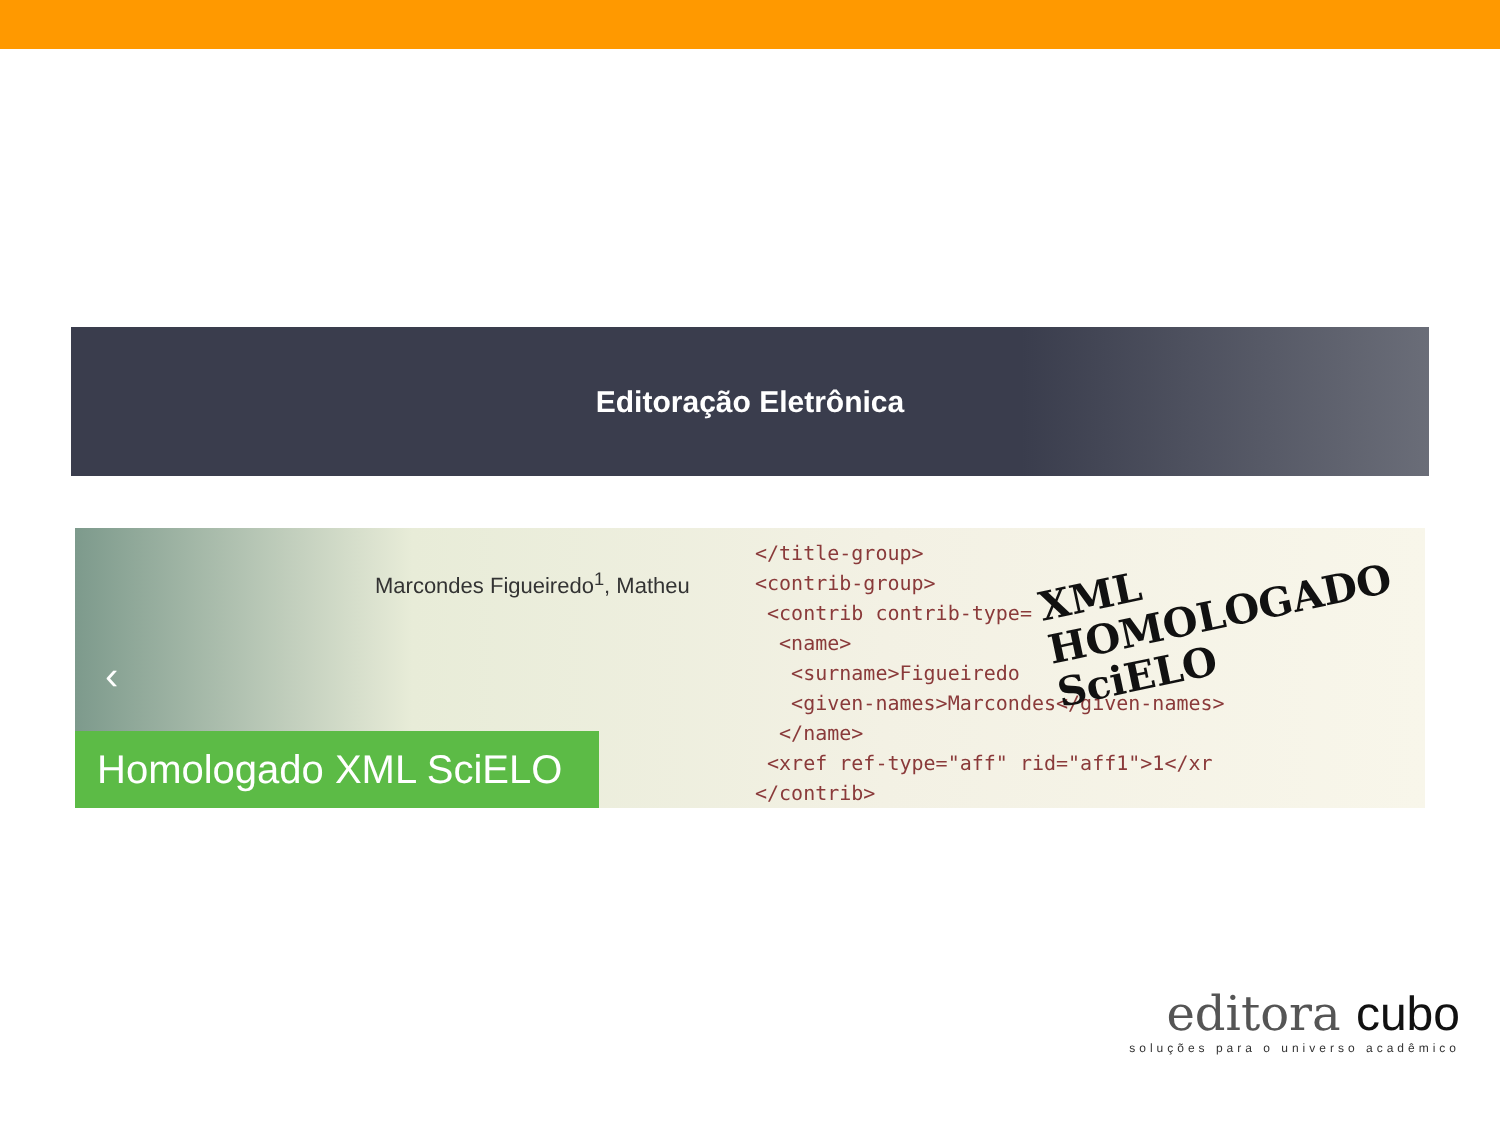Editoração Eletrônica
Marcondes Figueiredo<sup>1</sup>, Matheu
</title-group> <contrib-group> <contrib contrib-type= <name> <surname>Figueiredo <given-names>Marcondes</given-names> </name> <xref ref-type="aff" rid="aff1">1</xr </contrib>
XML
HOMOLOGADO
SciELO
‹
Homologado XML SciELO
editora cubo
soluções para o universo acadêmico